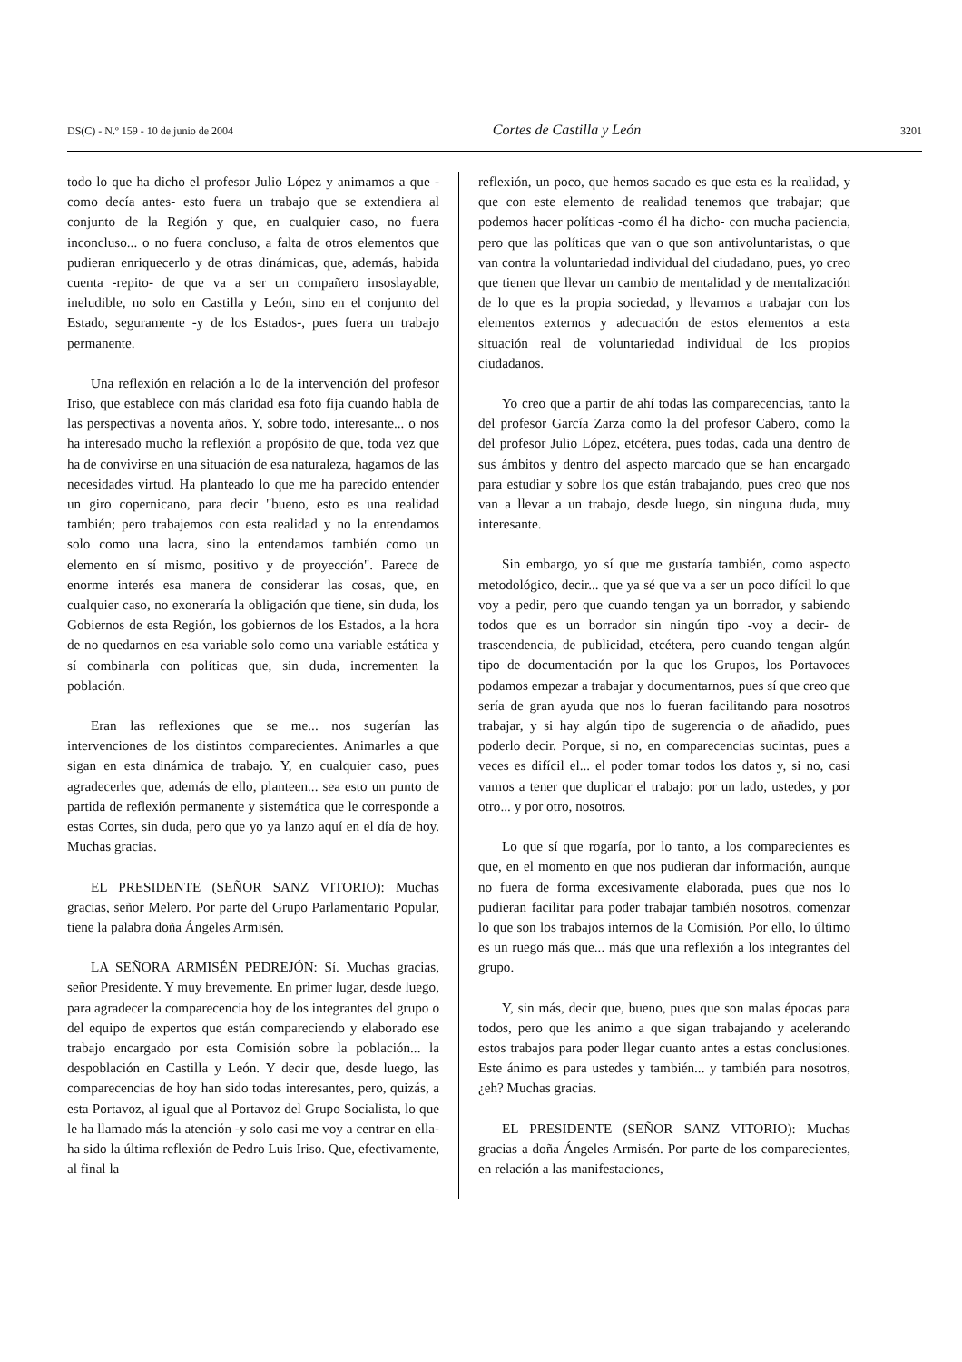DS(C) - N.º 159 - 10 de junio de 2004 Cortes de Castilla y León 3201
todo lo que ha dicho el profesor Julio López y animamos a que -como decía antes- esto fuera un trabajo que se extendiera al conjunto de la Región y que, en cualquier caso, no fuera inconcluso... o no fuera concluso, a falta de otros elementos que pudieran enriquecerlo y de otras dinámicas, que, además, habida cuenta -repito- de que va a ser un compañero insoslayable, ineludible, no solo en Castilla y León, sino en el conjunto del Estado, seguramente -y de los Estados-, pues fuera un trabajo permanente.
Una reflexión en relación a lo de la intervención del profesor Iriso, que establece con más claridad esa foto fija cuando habla de las perspectivas a noventa años. Y, sobre todo, interesante... o nos ha interesado mucho la reflexión a propósito de que, toda vez que ha de convivirse en una situación de esa naturaleza, hagamos de las necesidades virtud. Ha planteado lo que me ha parecido entender un giro copernicano, para decir "bueno, esto es una realidad también; pero trabajemos con esta realidad y no la entendamos solo como una lacra, sino la entendamos también como un elemento en sí mismo, positivo y de proyección". Parece de enorme interés esa manera de considerar las cosas, que, en cualquier caso, no exoneraría la obligación que tiene, sin duda, los Gobiernos de esta Región, los gobiernos de los Estados, a la hora de no quedarnos en esa variable solo como una variable estática y sí combinarla con políticas que, sin duda, incrementen la población.
Eran las reflexiones que se me... nos sugerían las intervenciones de los distintos comparecientes. Animarles a que sigan en esta dinámica de trabajo. Y, en cualquier caso, pues agradecerles que, además de ello, planteen... sea esto un punto de partida de reflexión permanente y sistemática que le corresponde a estas Cortes, sin duda, pero que yo ya lanzo aquí en el día de hoy. Muchas gracias.
EL PRESIDENTE (SEÑOR SANZ VITORIO): Muchas gracias, señor Melero. Por parte del Grupo Parlamentario Popular, tiene la palabra doña Ángeles Armisén.
LA SEÑORA ARMISÉN PEDREJÓN: Sí. Muchas gracias, señor Presidente. Y muy brevemente. En primer lugar, desde luego, para agradecer la comparecencia hoy de los integrantes del grupo o del equipo de expertos que están compareciendo y elaborado ese trabajo encargado por esta Comisión sobre la población... la despoblación en Castilla y León. Y decir que, desde luego, las comparecencias de hoy han sido todas interesantes, pero, quizás, a esta Portavoz, al igual que al Portavoz del Grupo Socialista, lo que le ha llamado más la atención -y solo casi me voy a centrar en ella- ha sido la última reflexión de Pedro Luis Iriso. Que, efectivamente, al final la
reflexión, un poco, que hemos sacado es que esta es la realidad, y que con este elemento de realidad tenemos que trabajar; que podemos hacer políticas -como él ha dicho- con mucha paciencia, pero que las políticas que van o que son antivoluntaristas, o que van contra la voluntariedad individual del ciudadano, pues, yo creo que tienen que llevar un cambio de mentalidad y de mentalización de lo que es la propia sociedad, y llevarnos a trabajar con los elementos externos y adecuación de estos elementos a esta situación real de voluntariedad individual de los propios ciudadanos.
Yo creo que a partir de ahí todas las comparecencias, tanto la del profesor García Zarza como la del profesor Cabero, como la del profesor Julio López, etcétera, pues todas, cada una dentro de sus ámbitos y dentro del aspecto marcado que se han encargado para estudiar y sobre los que están trabajando, pues creo que nos van a llevar a un trabajo, desde luego, sin ninguna duda, muy interesante.
Sin embargo, yo sí que me gustaría también, como aspecto metodológico, decir... que ya sé que va a ser un poco difícil lo que voy a pedir, pero que cuando tengan ya un borrador, y sabiendo todos que es un borrador sin ningún tipo -voy a decir- de trascendencia, de publicidad, etcétera, pero cuando tengan algún tipo de documentación por la que los Grupos, los Portavoces podamos empezar a trabajar y documentarnos, pues sí que creo que sería de gran ayuda que nos lo fueran facilitando para nosotros trabajar, y si hay algún tipo de sugerencia o de añadido, pues poderlo decir. Porque, si no, en comparecencias sucintas, pues a veces es difícil el... el poder tomar todos los datos y, si no, casi vamos a tener que duplicar el trabajo: por un lado, ustedes, y por otro... y por otro, nosotros.
Lo que sí que rogaría, por lo tanto, a los comparecientes es que, en el momento en que nos pudieran dar información, aunque no fuera de forma excesivamente elaborada, pues que nos lo pudieran facilitar para poder trabajar también nosotros, comenzar lo que son los trabajos internos de la Comisión. Por ello, lo último es un ruego más que... más que una reflexión a los integrantes del grupo.
Y, sin más, decir que, bueno, pues que son malas épocas para todos, pero que les animo a que sigan trabajando y acelerando estos trabajos para poder llegar cuanto antes a estas conclusiones. Este ánimo es para ustedes y también... y también para nosotros, ¿eh? Muchas gracias.
EL PRESIDENTE (SEÑOR SANZ VITORIO): Muchas gracias a doña Ángeles Armisén. Por parte de los comparecientes, en relación a las manifestaciones,